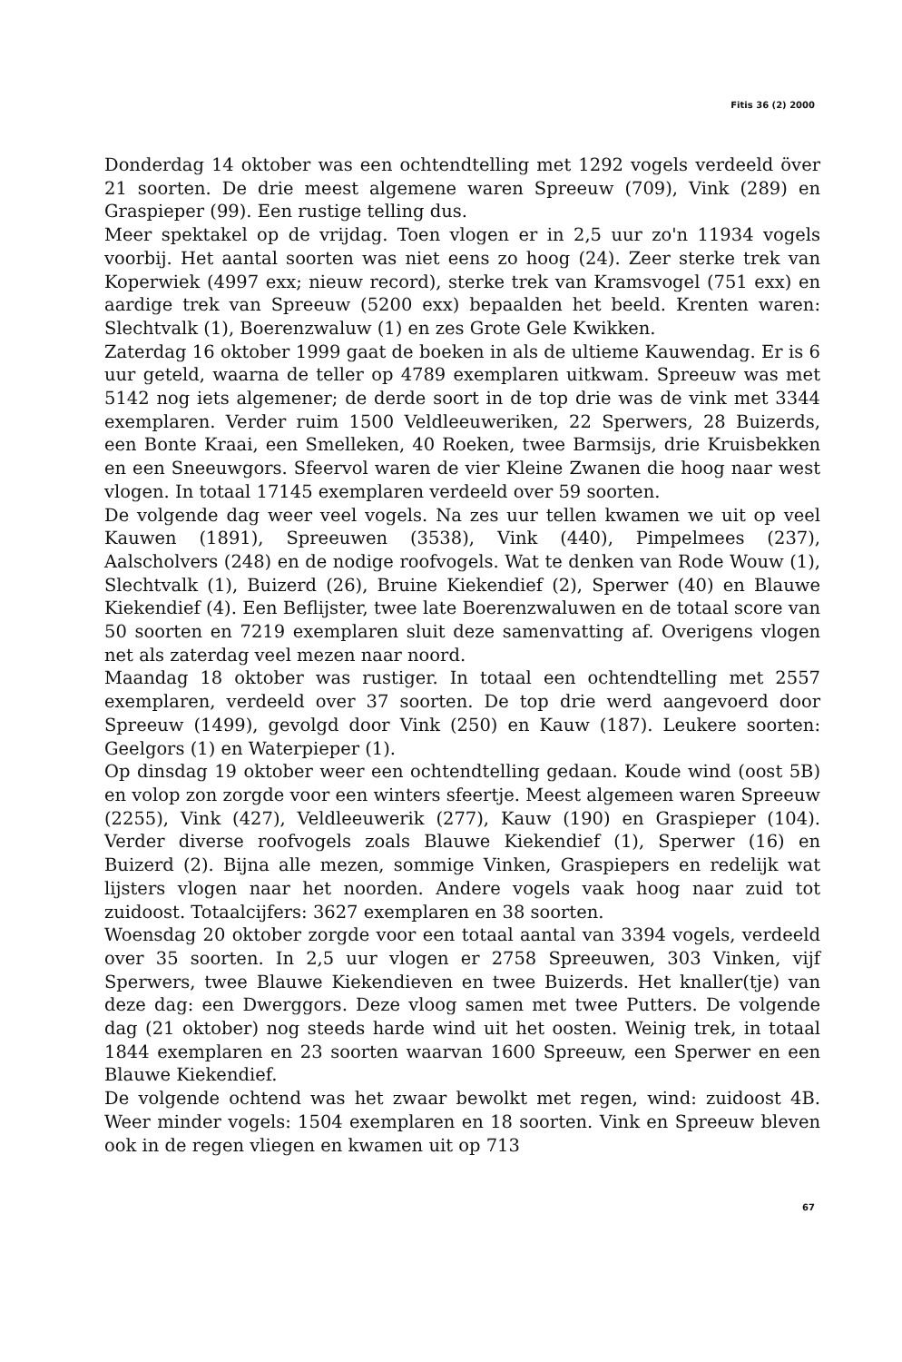Fitis 36 (2) 2000
Donderdag 14 oktober was een ochtendtelling met 1292 vogels verdeeld över 21 soorten. De drie meest algemene waren Spreeuw (709), Vink (289) en Graspieper (99). Een rustige telling dus.
Meer spektakel op de vrijdag. Toen vlogen er in 2,5 uur zo'n 11934 vogels voorbij. Het aantal soorten was niet eens zo hoog (24). Zeer sterke trek van Koperwiek (4997 exx; nieuw record), sterke trek van Kramsvogel (751 exx) en aardige trek van Spreeuw (5200 exx) bepaalden het beeld. Krenten waren: Slechtvalk (1), Boerenzwaluw (1) en zes Grote Gele Kwikken.
Zaterdag 16 oktober 1999 gaat de boeken in als de ultieme Kauwendag. Er is 6 uur geteld, waarna de teller op 4789 exemplaren uitkwam. Spreeuw was met 5142 nog iets algemener; de derde soort in de top drie was de vink met 3344 exemplaren. Verder ruim 1500 Veldleeuweriken, 22 Sperwers, 28 Buizerds, een Bonte Kraai, een Smelleken, 40 Roeken, twee Barmsijs, drie Kruisbekken en een Sneeuwgors. Sfeervol waren de vier Kleine Zwanen die hoog naar west vlogen. In totaal 17145 exemplaren verdeeld over 59 soorten.
De volgende dag weer veel vogels. Na zes uur tellen kwamen we uit op veel Kauwen (1891), Spreeuwen (3538), Vink (440), Pimpelmees (237), Aalscholvers (248) en de nodige roofvogels. Wat te denken van Rode Wouw (1), Slechtvalk (1), Buizerd (26), Bruine Kiekendief (2), Sperwer (40) en Blauwe Kiekendief (4). Een Beflijster, twee late Boerenzwaluwen en de totaal score van 50 soorten en 7219 exemplaren sluit deze samenvatting af. Overigens vlogen net als zaterdag veel mezen naar noord.
Maandag 18 oktober was rustiger. In totaal een ochtendtelling met 2557 exemplaren, verdeeld over 37 soorten. De top drie werd aangevoerd door Spreeuw (1499), gevolgd door Vink (250) en Kauw (187). Leukere soorten: Geelgors (1) en Waterpieper (1).
Op dinsdag 19 oktober weer een ochtendtelling gedaan. Koude wind (oost 5B) en volop zon zorgde voor een winters sfeertje. Meest algemeen waren Spreeuw (2255), Vink (427), Veldleeuwerik (277), Kauw (190) en Graspieper (104). Verder diverse roofvogels zoals Blauwe Kiekendief (1), Sperwer (16) en Buizerd (2). Bijna alle mezen, sommige Vinken, Graspiepers en redelijk wat lijsters vlogen naar het noorden. Andere vogels vaak hoog naar zuid tot zuidoost. Totaalcijfers: 3627 exemplaren en 38 soorten.
Woensdag 20 oktober zorgde voor een totaal aantal van 3394 vogels, verdeeld over 35 soorten. In 2,5 uur vlogen er 2758 Spreeuwen, 303 Vinken, vijf Sperwers, twee Blauwe Kiekendieven en twee Buizerds. Het knaller(tje) van deze dag: een Dwerggors. Deze vloog samen met twee Putters. De volgende dag (21 oktober) nog steeds harde wind uit het oosten. Weinig trek, in totaal 1844 exemplaren en 23 soorten waarvan 1600 Spreeuw, een Sperwer en een Blauwe Kiekendief.
De volgende ochtend was het zwaar bewolkt met regen, wind: zuidoost 4B. Weer minder vogels: 1504 exemplaren en 18 soorten. Vink en Spreeuw bleven ook in de regen vliegen en kwamen uit op 713
67